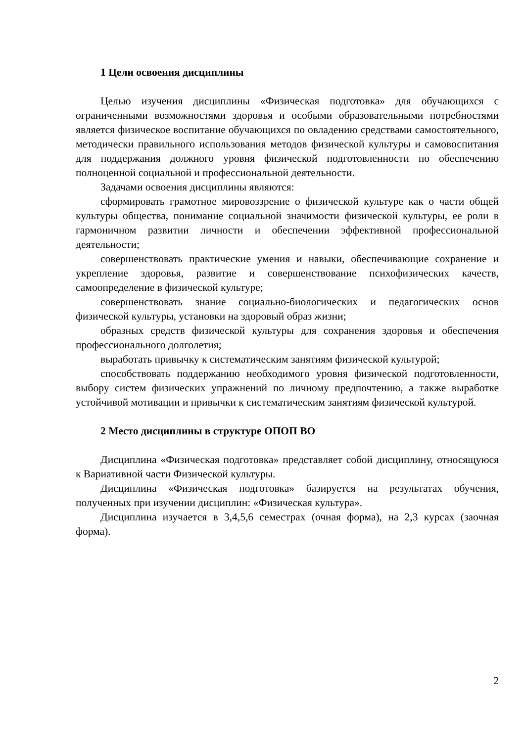1 Цели освоения дисциплины
Целью изучения дисциплины «Физическая подготовка» для обучающихся с ограниченными возможностями здоровья и особыми образовательными потребностями является физическое воспитание обучающихся по овладению средствами самостоятельного, методически правильного использования методов физической культуры и самовоспитания для поддержания должного уровня физической подготовленности по обеспечению полноценной социальной и профессиональной деятельности.
Задачами освоения дисциплины являются:
сформировать грамотное мировоззрение о физической культуре как о части общей культуры общества, понимание социальной значимости физической культуры, ее роли в гармоничном развитии личности и обеспечении эффективной профессиональной деятельности;
совершенствовать практические умения и навыки, обеспечивающие сохранение и укрепление здоровья, развитие и совершенствование психофизических качеств, самоопределение в физической культуре;
совершенствовать знание социально-биологических и педагогических основ физической культуры, установки на здоровый образ жизни;
образных средств физической культуры для сохранения здоровья и обеспечения профессионального долголетия;
выработать привычку к систематическим занятиям физической культурой;
способствовать поддержанию необходимого уровня физической подготовленности, выбору систем физических упражнений по личному предпочтению, а также выработке устойчивой мотивации и привычки к систематическим занятиям физической культурой.
2 Место дисциплины в структуре ОПОП ВО
Дисциплина «Физическая подготовка» представляет собой дисциплину, относящуюся к Вариативной части Физической культуры.
Дисциплина «Физическая подготовка» базируется на результатах обучения, полученных при изучении дисциплин: «Физическая культура».
Дисциплина изучается в 3,4,5,6 семестрах (очная форма), на 2,3 курсах (заочная форма).
2